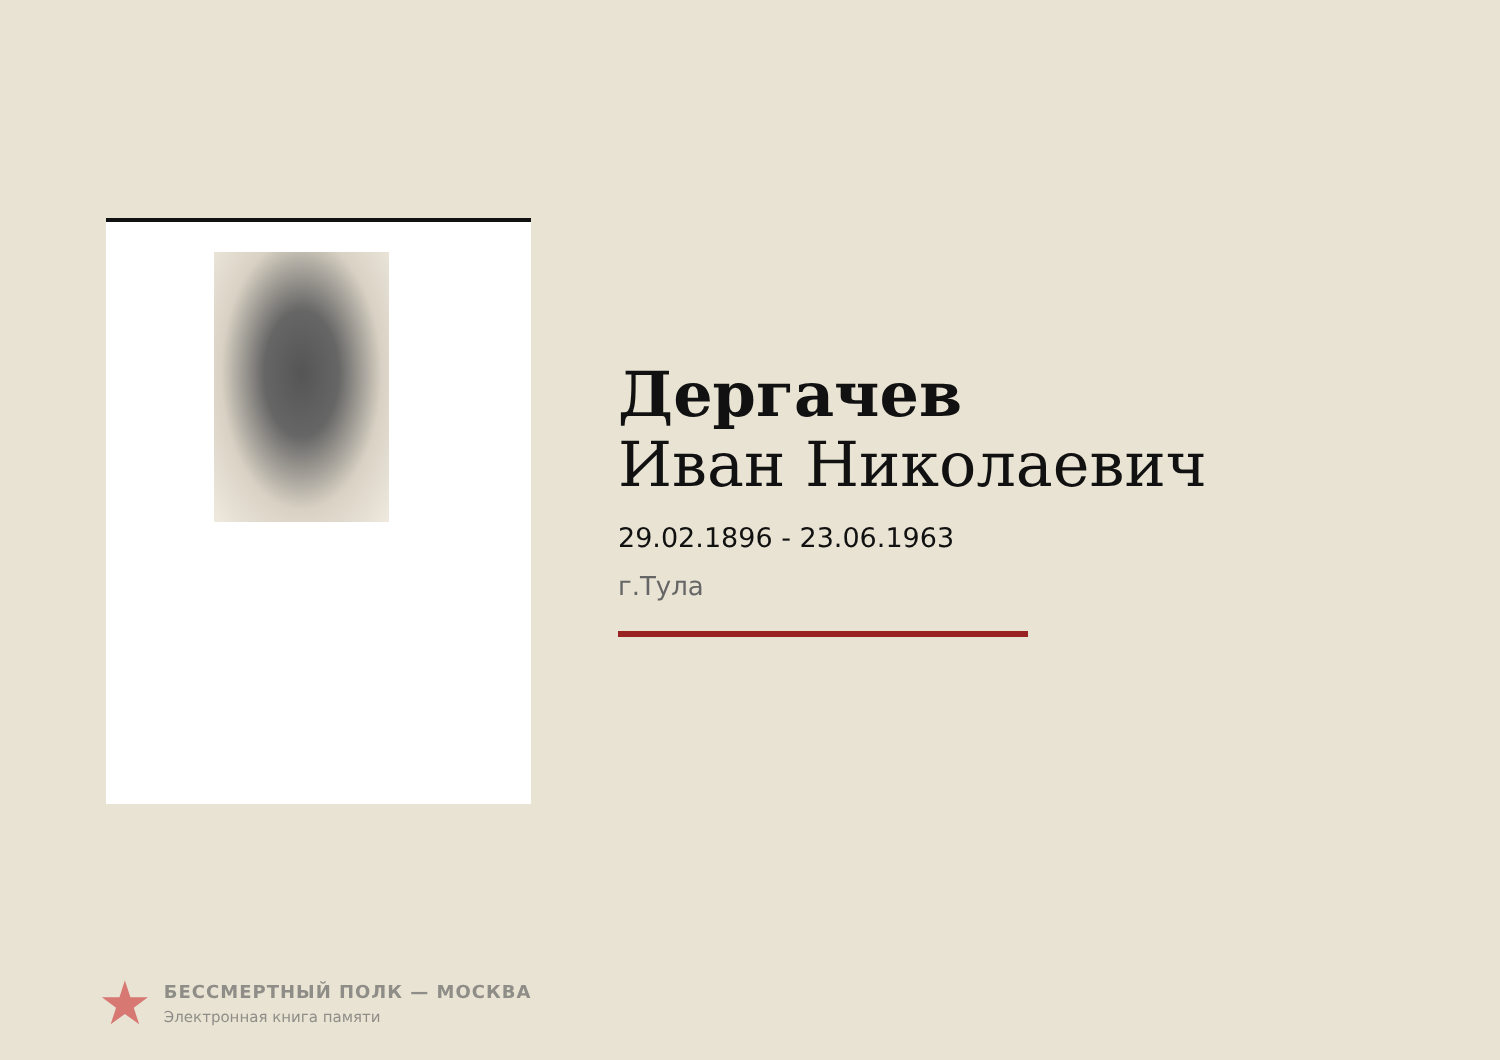Дергачев
Иван Николаевич
29.02.1896 - 23.06.1963
г.Тула
★
БЕССМЕРТНЫЙ ПОЛК — МОСКВА
Электронная книга памяти